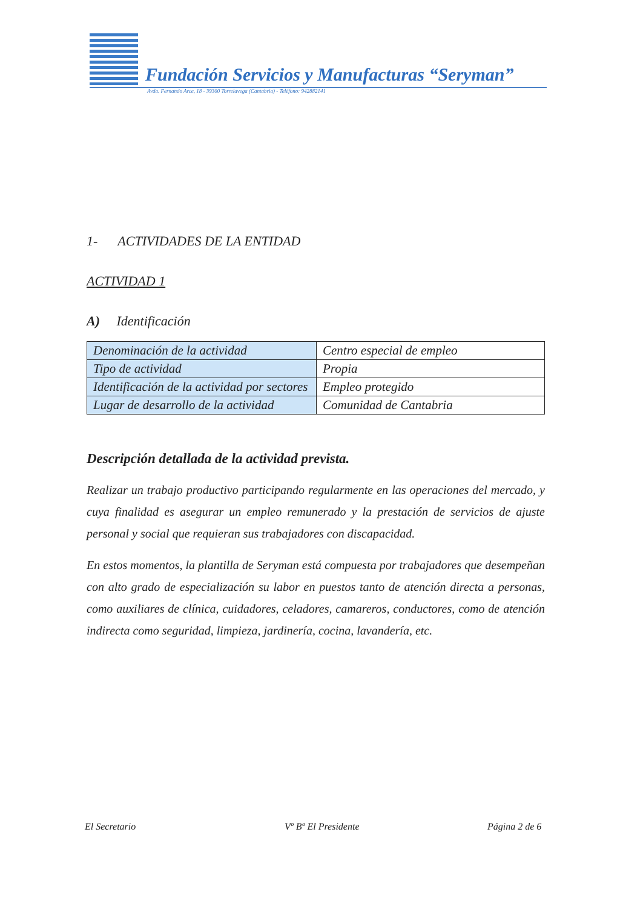Fundación Servicios y Manufacturas “Seryman”
Avda. Fernando Arce, 18 - 39300 Torrelavega (Cantabria) - Teléfono: 942882141
1- ACTIVIDADES DE LA ENTIDAD
ACTIVIDAD 1
A) Identificación
| Denominación de la actividad | Centro especial de empleo |
| Tipo de actividad | Propia |
| Identificación de la actividad por sectores | Empleo protegido |
| Lugar de desarrollo de la actividad | Comunidad de Cantabria |
Descripción detallada de la actividad prevista.
Realizar un trabajo productivo participando regularmente en las operaciones del mercado, y cuya finalidad es asegurar un empleo remunerado y la prestación de servicios de ajuste personal y social que requieran sus trabajadores con discapacidad.
En estos momentos, la plantilla de Seryman está compuesta por trabajadores que desempeñan con alto grado de especialización su labor en puestos tanto de atención directa a personas, como auxiliares de clínica, cuidadores, celadores, camareros, conductores, como de atención indirecta como seguridad, limpieza, jardinería, cocina, lavandería, etc.
El Secretario Vº Bº El Presidente Página 2 de 6